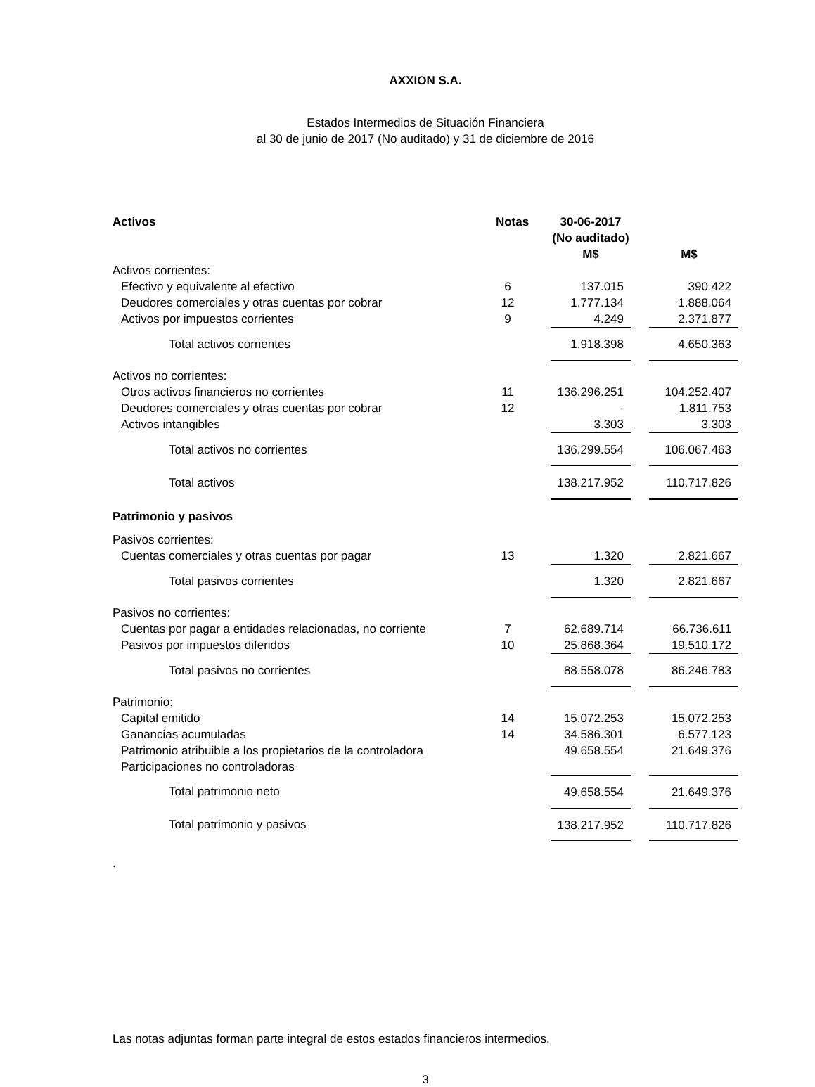AXXION S.A.
Estados Intermedios de Situación Financiera
al 30 de junio de 2017 (No auditado) y 31 de diciembre de 2016
| Activos | Notas | 30-06-2017 (No auditado) M$ | M$ |
| --- | --- | --- | --- |
| Activos corrientes: | | | |
| Efectivo y equivalente al efectivo | 6 | 137.015 | 390.422 |
| Deudores comerciales y otras cuentas por cobrar | 12 | 1.777.134 | 1.888.064 |
| Activos por impuestos corrientes | 9 | 4.249 | 2.371.877 |
| Total activos corrientes | | 1.918.398 | 4.650.363 |
| Activos no corrientes: | | | |
| Otros activos financieros no corrientes | 11 | 136.296.251 | 104.252.407 |
| Deudores comerciales y otras cuentas por cobrar | 12 | - | 1.811.753 |
| Activos intangibles | | 3.303 | 3.303 |
| Total activos no corrientes | | 136.299.554 | 106.067.463 |
| Total activos | | 138.217.952 | 110.717.826 |
| Patrimonio y pasivos | | | |
| Pasivos corrientes: | | | |
| Cuentas comerciales y otras cuentas por pagar | 13 | 1.320 | 2.821.667 |
| Total pasivos corrientes | | 1.320 | 2.821.667 |
| Pasivos no corrientes: | | | |
| Cuentas por pagar a entidades relacionadas, no corriente | 7 | 62.689.714 | 66.736.611 |
| Pasivos por impuestos diferidos | 10 | 25.868.364 | 19.510.172 |
| Total pasivos no corrientes | | 88.558.078 | 86.246.783 |
| Patrimonio: | | | |
| Capital emitido | 14 | 15.072.253 | 15.072.253 |
| Ganancias acumuladas | 14 | 34.586.301 | 6.577.123 |
| Patrimonio atribuible a los propietarios de la controladora | | 49.658.554 | 21.649.376 |
| Participaciones no controladoras | | | |
| Total patrimonio neto | | 49.658.554 | 21.649.376 |
| Total patrimonio y pasivos | | 138.217.952 | 110.717.826 |
.
Las notas adjuntas forman parte integral de estos estados financieros intermedios.
3